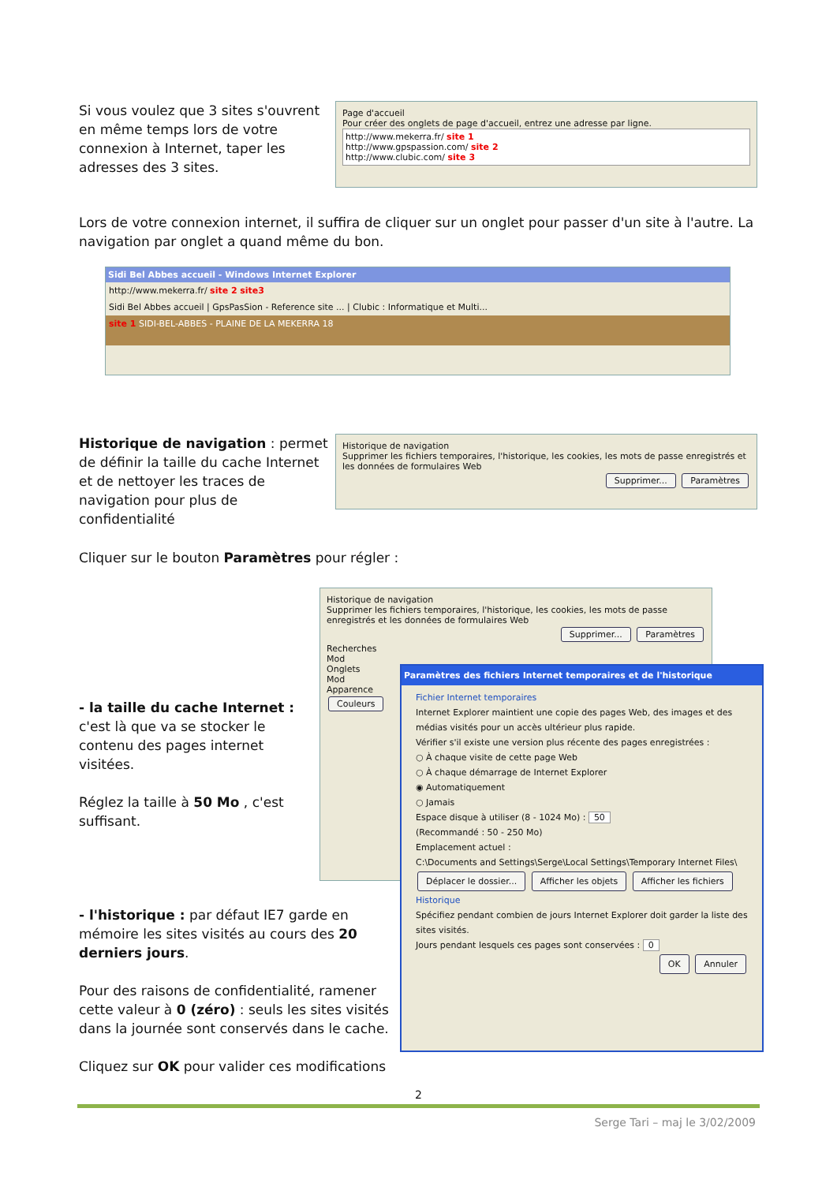Si vous voulez que 3 sites s'ouvrent en même temps lors de votre connexion à Internet, taper les adresses des 3 sites.
Page d'accueil
Pour créer des onglets de page d'accueil, entrez une adresse par ligne.
http://www.mekerra.fr/ site 1
http://www.gpspassion.com/ site 2
http://www.clubic.com/ site 3
Lors de votre connexion internet, il suffira de cliquer sur un onglet pour passer d'un site à l'autre. La navigation par onglet a quand même du bon.
Sidi Bel Abbes accueil - Windows Internet Explorer
http://www.mekerra.fr/ site 2 site3
Sidi Bel Abbes accueil | GpsPasSion - Reference site ... | Clubic : Informatique et Multi...
site 1 SIDI-BEL-ABBES - PLAINE DE LA MEKERRA 18
Historique de navigation : permet de définir la taille du cache Internet et de nettoyer les traces de navigation pour plus de confidentialité
Historique de navigation
Supprimer les fichiers temporaires, l'historique, les cookies, les mots de passe enregistrés et les données de formulaires Web
Supprimer... Paramètres
Cliquer sur le bouton Paramètres pour régler :
- la taille du cache Internet : c'est là que va se stocker le contenu des pages internet visitées.
Réglez la taille à 50 Mo , c'est suffisant.
- l'historique : par défaut IE7 garde en mémoire les sites visités au cours des 20 derniers jours.
Pour des raisons de confidentialité, ramener cette valeur à 0 (zéro) : seuls les sites visités dans la journée sont conservés dans le cache.
Cliquez sur OK pour valider ces modifications
Historique de navigation
Supprimer les fichiers temporaires, l'historique, les cookies, les mots de passe enregistrés et les données de formulaires Web
Supprimer... Paramètres
Recherches
Mod
Onglets
Mod
Apparence
Couleurs
Paramètres des fichiers Internet temporaires et de l'historique
Fichier Internet temporaires
Internet Explorer maintient une copie des pages Web, des images et des médias visités pour un accès ultérieur plus rapide.
Vérifier s'il existe une version plus récente des pages enregistrées :
○ À chaque visite de cette page Web
○ À chaque démarrage de Internet Explorer
◉ Automatiquement
○ Jamais
Espace disque à utiliser (8 - 1024 Mo) : 50
(Recommandé : 50 - 250 Mo)
Emplacement actuel :
C:\Documents and Settings\Serge\Local Settings\Temporary Internet Files\
Déplacer le dossier... Afficher les objets Afficher les fichiers
Historique
Spécifiez pendant combien de jours Internet Explorer doit garder la liste des sites visités.
Jours pendant lesquels ces pages sont conservées : 0
OK Annuler
2
Serge Tari – maj le 3/02/2009